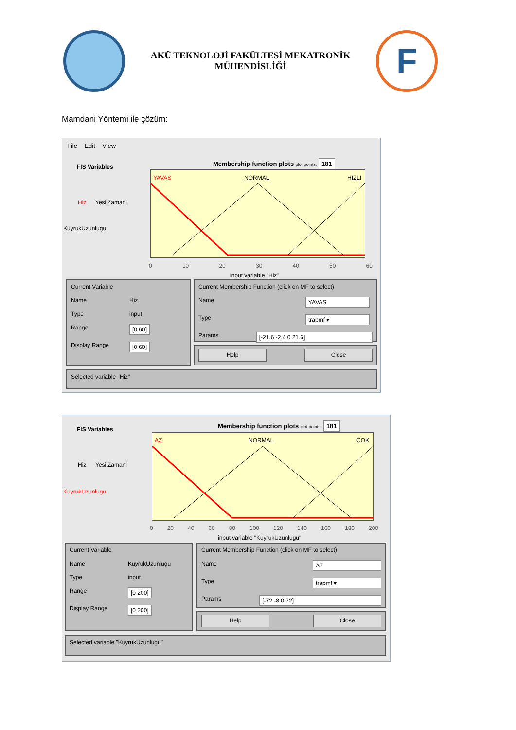AKÜ TEKNOLOJİ FAKÜLTESİ MEKATRONİK
MÜHENDİSLİĞİ
F
Mamdani Yöntemi ile çözüm:
File Edit View
FIS Variables
Hiz YesilZamani
KuyrukUzunlugu
Membership function plots plot points: 181
YAVAS
NORMAL
HIZLI
0 10 20 30 40 50 60
input variable "Hiz"
Current Variable
Name Hiz
Type input
Range [0 60]
Display Range [0 60]
Current Membership Function (click on MF to select)
Name YAVAS
Type trapmf ▾
Params [-21.6 -2.4 0 21.6]
Help Close
Selected variable "Hiz"
FIS Variables
Hiz YesilZamani
KuyrukUzunlugu
Membership function plots plot points: 181
AZ
NORMAL
COK
0 20 40 60 80 100 120 140 160 180 200
input variable "KuyrukUzunlugu"
Current Variable
Name KuyrukUzunlugu
Type input
Range [0 200]
Display Range [0 200]
Current Membership Function (click on MF to select)
Name AZ
Type trapmf ▾
Params [-72 -8 0 72]
Help Close
Selected variable "KuyrukUzunlugu"